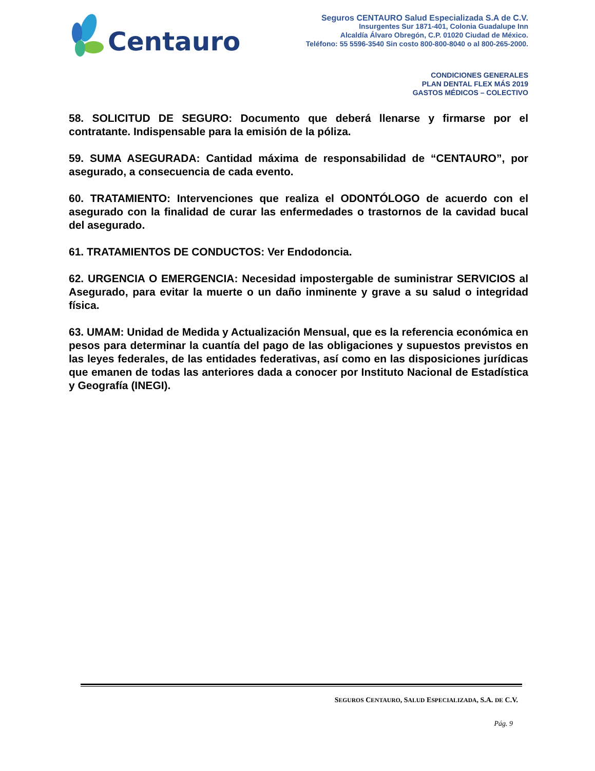Centauro
Seguros CENTAURO Salud Especializada S.A de C.V.
Insurgentes Sur 1871-401, Colonia Guadalupe Inn
Alcaldía Álvaro Obregón, C.P. 01020 Ciudad de México.
Teléfono: 55 5596-3540 Sin costo 800-800-8040 o al 800-265-2000.
CONDICIONES GENERALES
PLAN DENTAL FLEX MÁS 2019
GASTOS MÉDICOS – COLECTIVO
58. SOLICITUD DE SEGURO: Documento que deberá llenarse y firmarse por el contratante. Indispensable para la emisión de la póliza.
59. SUMA ASEGURADA: Cantidad máxima de responsabilidad de “CENTAURO”, por asegurado, a consecuencia de cada evento.
60. TRATAMIENTO: Intervenciones que realiza el ODONTÓLOGO de acuerdo con el asegurado con la finalidad de curar las enfermedades o trastornos de la cavidad bucal del asegurado.
61. TRATAMIENTOS DE CONDUCTOS: Ver Endodoncia.
62. URGENCIA O EMERGENCIA: Necesidad impostergable de suministrar SERVICIOS al Asegurado, para evitar la muerte o un daño inminente y grave a su salud o integridad física.
63. UMAM: Unidad de Medida y Actualización Mensual, que es la referencia económica en pesos para determinar la cuantía del pago de las obligaciones y supuestos previstos en las leyes federales, de las entidades federativas, así como en las disposiciones jurídicas que emanen de todas las anteriores dada a conocer por Instituto Nacional de Estadística y Geografía (INEGI).
SEGUROS CENTAURO, SALUD ESPECIALIZADA, S.A. DE C.V.
Pág. 9